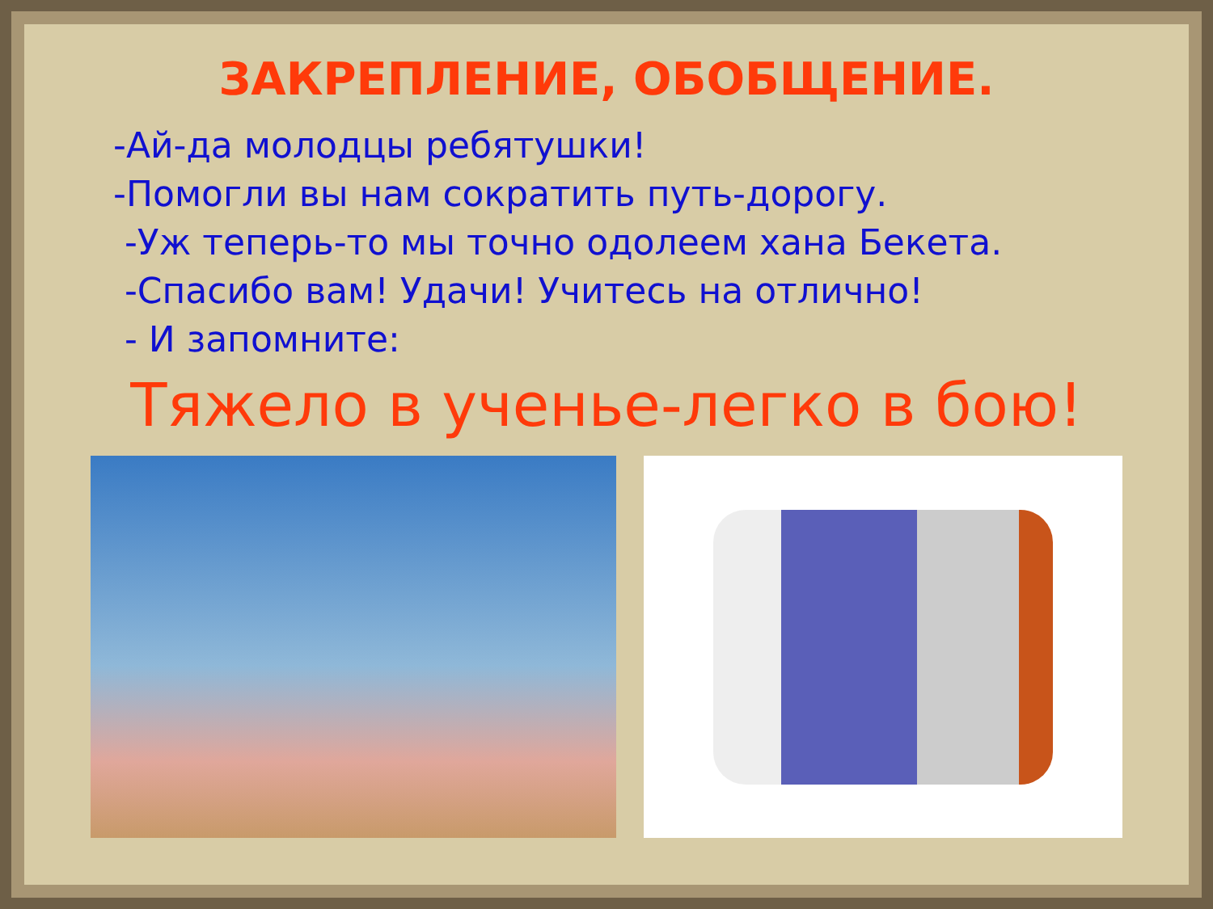ЗАКРЕПЛЕНИЕ, ОБОБЩЕНИЕ.
-Ай-да молодцы ребятушки!
-Помогли вы нам сократить путь-дорогу.
-Уж теперь-то мы точно одолеем хана Бекета.
-Спасибо вам! Удачи! Учитесь на отлично!
- И запомните:
Тяжело в ученье-легко в бою!